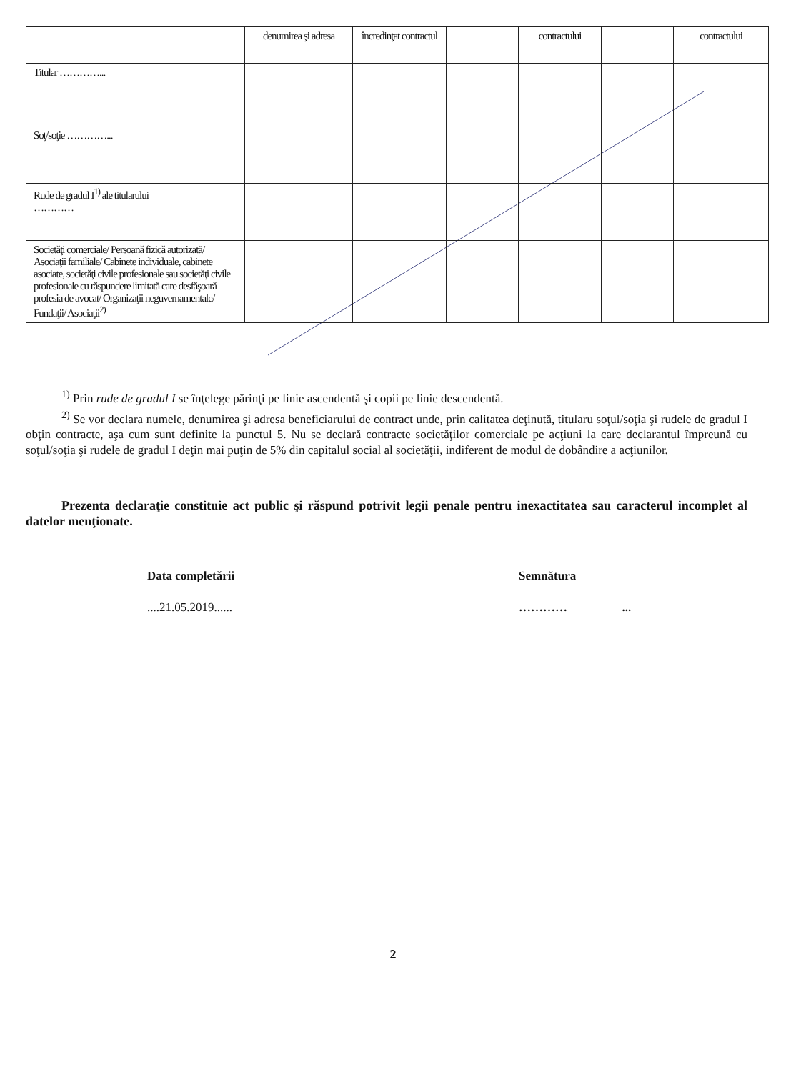| | denumirea şi adresa | încredinţat contractul | | contractului | | contractului |
| Titular …………... | | | | | | |
| Soţ/soţie …………... | | | | | | |
| Rude de gradul I<sup>1)</sup> ale titularului ………… | | | | | | |
| Societăţi comerciale/ Persoană fizică autorizată/ Asociaţii familiale/ Cabinete individuale, cabinete asociate, societăţi civile profesionale sau societăţi civile profesionale cu răspundere limitată care desfăşoară profesia de avocat/ Organizaţii neguvernamentale/ Fundaţii/ Asociaţii<sup>2)</sup> | | | | | | |
<sup>1)</sup> Prin rude de gradul I se înţelege părinţi pe linie ascendentă şi copii pe linie descendentă.
<sup>2)</sup> Se vor declara numele, denumirea şi adresa beneficiarului de contract unde, prin calitatea deţinută, titularu soţul/soţia şi rudele de gradul I obţin contracte, aşa cum sunt definite la punctul 5. Nu se declară contracte societăţilor comerciale pe acţiuni la care declarantul împreună cu soţul/soţia şi rudele de gradul I deţin mai puţin de 5% din capitalul social al societăţii, indiferent de modul de dobândire a acţiunilor.
Prezenta declaraţie constituie act public şi răspund potrivit legii penale pentru inexactitatea sau caracterul incomplet al datelor menţionate.
Data completării
....21.05.2019......
Semnătura
………… ...
2